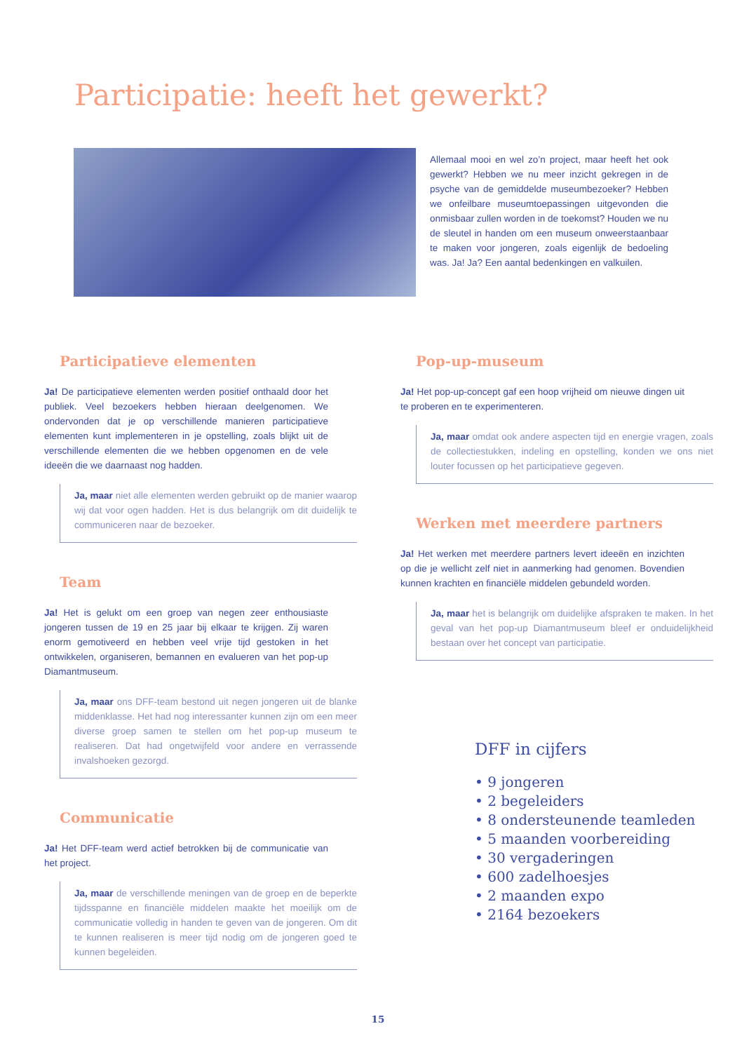Participatie: heeft het gewerkt?
Allemaal mooi en wel zo’n project, maar heeft het ook gewerkt? Hebben we nu meer inzicht gekregen in de psyche van de gemiddelde museumbezoeker? Hebben we onfeilbare museumtoepassingen uitgevonden die onmisbaar zullen worden in de toekomst? Houden we nu de sleutel in handen om een museum onweerstaanbaar te maken voor jongeren, zoals eigenlijk de bedoeling was. Ja! Ja? Een aantal bedenkingen en valkuilen.
Participatieve elementen
Ja! De participatieve elementen werden positief onthaald door het publiek. Veel bezoekers hebben hieraan deelgenomen. We ondervonden dat je op verschillende manieren participatieve elementen kunt implementeren in je opstelling, zoals blijkt uit de verschillende elementen die we hebben opgenomen en de vele ideeën die we daarnaast nog hadden.
Ja, maar niet alle elementen werden gebruikt op de manier waarop wij dat voor ogen hadden. Het is dus belangrijk om dit duidelijk te communiceren naar de bezoeker.
Team
Ja! Het is gelukt om een groep van negen zeer enthousiaste jongeren tussen de 19 en 25 jaar bij elkaar te krijgen. Zij waren enorm gemotiveerd en hebben veel vrije tijd gestoken in het ontwikkelen, organiseren, bemannen en evalueren van het pop-up Diamantmuseum.
Ja, maar ons DFF-team bestond uit negen jongeren uit de blanke middenklasse. Het had nog interessanter kunnen zijn om een meer diverse groep samen te stellen om het pop-up museum te realiseren. Dat had ongetwijfeld voor andere en verrassende invalshoeken gezorgd.
Communicatie
Ja! Het DFF-team werd actief betrokken bij de communicatie van het project.
Ja, maar de verschillende meningen van de groep en de beperkte tijdsspanne en financiële middelen maakte het moeilijk om de communicatie volledig in handen te geven van de jongeren. Om dit te kunnen realiseren is meer tijd nodig om de jongeren goed te kunnen begeleiden.
Pop-up-museum
Ja! Het pop-up-concept gaf een hoop vrijheid om nieuwe dingen uit te proberen en te experimenteren.
Ja, maar omdat ook andere aspecten tijd en energie vragen, zoals de collectiestukken, indeling en opstelling, konden we ons niet louter focussen op het participatieve gegeven.
Werken met meerdere partners
Ja! Het werken met meerdere partners levert ideeën en inzichten op die je wellicht zelf niet in aanmerking had genomen. Bovendien kunnen krachten en financiële middelen gebundeld worden.
Ja, maar het is belangrijk om duidelijke afspraken te maken. In het geval van het pop-up Diamantmuseum bleef er onduidelijkheid bestaan over het concept van participatie.
DFF in cijfers
• 9 jongeren
• 2 begeleiders
• 8 ondersteunende teamleden
• 5 maanden voorbereiding
• 30 vergaderingen
• 600 zadelhoesjes
• 2 maanden expo
• 2164 bezoekers
15